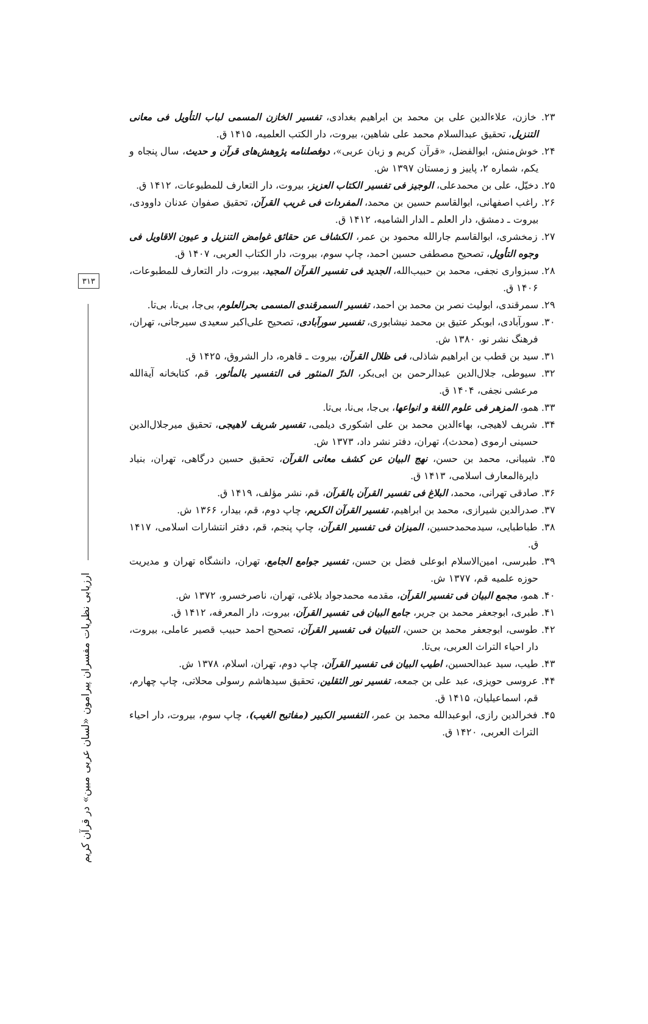۳۱۳
ارزیابی نظریات مفسران پیرامون «لسان عربی مبین» در قرآن کریم
۲۳. خازن، علاءالدین علی بن محمد بن ابراهیم بغدادی، تفسیر الخازن المسمی لباب التأویل فی معانی التنزیل، تحقیق عبدالسلام محمد علی شاهین، بیروت، دار الکتب العلمیه، ۱۴۱۵ ق.
۲۴. خوش‌منش، ابوالفضل، «قرآن کریم و زبان عربی»، دوفصلنامه پژوهش‌های قرآن و حدیث، سال پنجاه و یکم، شماره ۲، پاییز و زمستان ۱۳۹۷ ش.
۲۵. دخیّل، علی بن محمدعلی، الوجیز فی تفسیر الکتاب العزیز، بیروت، دار التعارف للمطبوعات، ۱۴۱۲ ق.
۲۶. راغب اصفهانی، ابوالقاسم حسین بن محمد، المفردات فی غریب القرآن، تحقیق صفوان عدنان داوودی، بیروت ـ دمشق، دار العلم ـ الدار الشامیه، ۱۴۱۲ ق.
۲۷. زمخشری، ابوالقاسم جارالله محمود بن عمر، الکشاف عن حقائق غوامض التنزیل و عیون الاقاویل فی وجوه التأویل، تصحیح مصطفی حسین احمد، چاپ سوم، بیروت، دار الکتاب العربی، ۱۴۰۷ ق.
۲۸. سبزواری نجفی، محمد بن حبیب‌الله، الجدید فی تفسیر القرآن المجید، بیروت، دار التعارف للمطبوعات، ۱۴۰۶ ق.
۲۹. سمرقندی، ابولیث نصر بن محمد بن احمد، تفسیر السمرقندی المسمی بحرالعلوم، بی‌جا، بی‌نا، بی‌تا.
۳۰. سورآبادی، ابوبکر عتیق بن محمد نیشابوری، تفسیر سورآبادی، تصحیح علی‌اکبر سعیدی سیرجانی، تهران، فرهنگ نشر نو، ۱۳۸۰ ش.
۳۱. سید بن قطب بن ابراهیم شاذلی، فی ظلال القرآن، بیروت ـ قاهره، دار الشروق، ۱۴۲۵ ق.
۳۲. سیوطی، جلال‌الدین عبدالرحمن بن ابی‌بکر، الدرّ المنثور فی التفسیر بالمأثور، قم، کتابخانه آیة‌الله مرعشی نجفی، ۱۴۰۴ ق.
۳۳. همو، المزهر فی علوم اللغة و انواعها، بی‌جا، بی‌نا، بی‌تا.
۳۴. شریف لاهیجی، بهاءالدین محمد بن علی اشکوری دیلمی، تفسیر شریف لاهیجی، تحقیق میرجلال‌الدین حسینی ارموی (محدث)، تهران، دفتر نشر داد، ۱۳۷۳ ش.
۳۵. شیبانی، محمد بن حسن، نهج البیان عن کشف معانی القرآن، تحقیق حسین درگاهی، تهران، بنیاد دایرة‌المعارف اسلامی، ۱۴۱۳ ق.
۳۶. صادقی تهرانی، محمد، البلاغ فی تفسیر القرآن بالقرآن، قم، نشر مؤلف، ۱۴۱۹ ق.
۳۷. صدرالدین شیرازی، محمد بن ابراهیم، تفسیر القرآن الکریم، چاپ دوم، قم، بیدار، ۱۳۶۶ ش.
۳۸. طباطبایی، سیدمحمدحسین، المیزان فی تفسیر القرآن، چاپ پنجم، قم، دفتر انتشارات اسلامی، ۱۴۱۷ ق.
۳۹. طبرسی، امین‌الاسلام ابوعلی فضل بن حسن، تفسیر جوامع الجامع، تهران، دانشگاه تهران و مدیریت حوزه علمیه قم، ۱۳۷۷ ش.
۴۰. همو، مجمع البیان فی تفسیر القرآن، مقدمه محمدجواد بلاغی، تهران، ناصرخسرو، ۱۳۷۲ ش.
۴۱. طبری، ابوجعفر محمد بن جریر، جامع البیان فی تفسیر القرآن، بیروت، دار المعرفه، ۱۴۱۲ ق.
۴۲. طوسی، ابوجعفر محمد بن حسن، التبیان فی تفسیر القرآن، تصحیح احمد حبیب قصیر عاملی، بیروت، دار احیاء التراث العربی، بی‌تا.
۴۳. طیب، سید عبدالحسین، اطیب البیان فی تفسیر القرآن، چاپ دوم، تهران، اسلام، ۱۳۷۸ ش.
۴۴. عروسی حویزی، عبد علی بن جمعه، تفسیر نور الثقلین، تحقیق سیدهاشم رسولی محلاتی، چاپ چهارم، قم، اسماعیلیان، ۱۴۱۵ ق.
۴۵. فخرالدین رازی، ابوعبدالله محمد بن عمر، التفسیر الکبیر (مفاتیح الغیب)، چاپ سوم، بیروت، دار احیاء التراث العربی، ۱۴۲۰ ق.